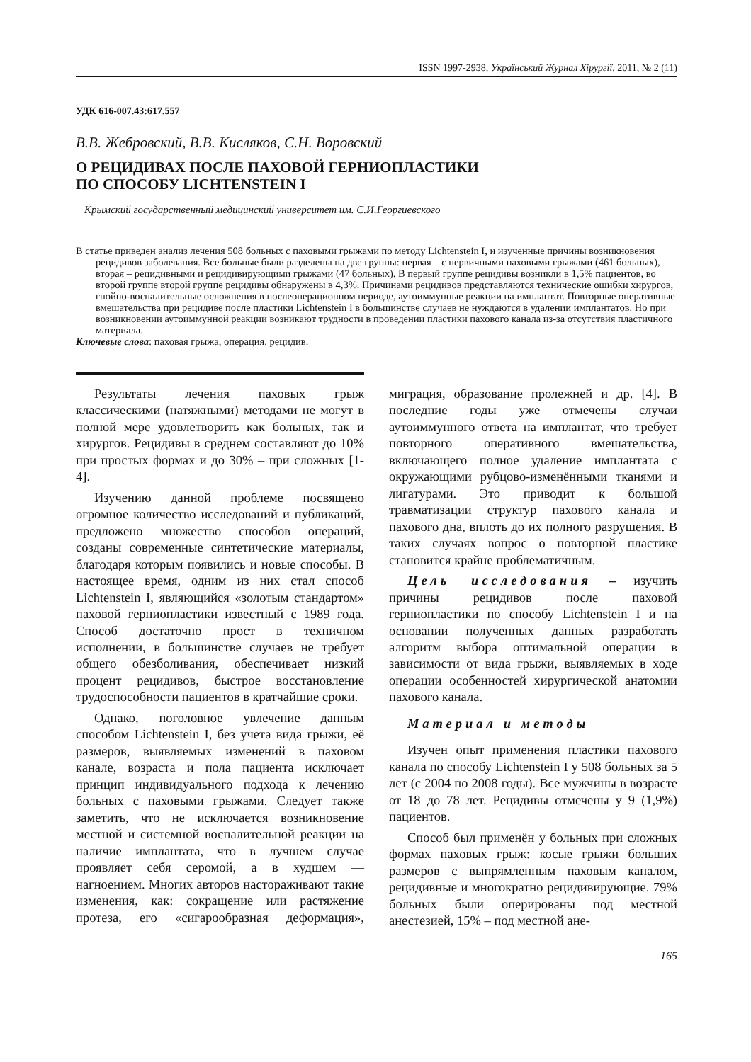ISSN 1997-2938, Український Журнал Хірургії, 2011, № 2 (11)
УДК 616-007.43:617.557
В.В. Жебровский, В.В. Кисляков, С.Н. Воровский
О РЕЦИДИВАХ ПОСЛЕ ПАХОВОЙ ГЕРНИОПЛАСТИКИ
ПО СПОСОБУ LICHTENSTEIN I
Крымский государственный медицинский университет им. С.И.Георгиевского
В статье приведен анализ лечения 508 больных с паховыми грыжами по методу Lichtenstein I, и изученные причины возникновения рецидивов заболевания. Все больные были разделены на две группы: первая – с первичными паховыми грыжами (461 больных), вторая – рецидивными и рецидивирующими грыжами (47 больных). В первый группе рецидивы возникли в 1,5% пациентов, во второй группе второй группе рецидивы обнаружены в 4,3%. Причинами рецидивов представляются технические ошибки хирургов, гнойно-воспалительные осложнения в послеоперационном периоде, аутоиммунные реакции на имплантат. Повторные оперативные вмешательства при рецидиве после пластики Lichtenstein I в большинстве случаев не нуждаются в удалении имплантатов. Но при возникновении аутоиммунной реакции возникают трудности в проведении пластики пахового канала из-за отсутствия пластичного материала.
Ключевые слова: паховая грыжа, операция, рецидив.
Результаты лечения паховых грыж классическими (натяжными) методами не могут в полной мере удовлетворить как больных, так и хирургов. Рецидивы в среднем составляют до 10% при простых формах и до 30% – при сложных [1-4].
Изучению данной проблеме посвящено огромное количество исследований и публикаций, предложено множество способов операций, созданы современные синтетические материалы, благодаря которым появились и новые способы. В настоящее время, одним из них стал способ Lichtenstein I, являющийся «золотым стандартом» паховой герниопластики известный с 1989 года. Способ достаточно прост в техничном исполнении, в большинстве случаев не требует общего обезболивания, обеспечивает низкий процент рецидивов, быстрое восстановление трудоспособности пациентов в кратчайшие сроки.
Однако, поголовное увлечение данным способом Lichtenstein I, без учета вида грыжи, её размеров, выявляемых изменений в паховом канале, возраста и пола пациента исключает принцип индивидуального подхода к лечению больных с паховыми грыжами. Следует также заметить, что не исключается возникновение местной и системной воспалительной реакции на наличие имплантата, что в лучшем случае проявляет себя серомой, а в худшем — нагноением. Многих авторов настораживают такие изменения, как: сокращение или растяжение протеза, его «сигарообразная деформация», миграция, образование пролежней и др. [4]. В последние годы уже отмечены случаи аутоиммунного ответа на имплантат, что требует повторного оперативного вмешательства, включающего полное удаление имплантата с окружающими рубцово-изменёнными тканями и лигатурами. Это приводит к большой травматизации структур пахового канала и пахового дна, вплоть до их полного разрушения. В таких случаях вопрос о повторной пластике становится крайне проблематичным.
Цель исследования – изучить причины рецидивов после паховой герниопластики по способу Lichtenstein I и на основании полученных данных разработать алгоритм выбора оптимальной операции в зависимости от вида грыжи, выявляемых в ходе операции особенностей хирургической анатомии пахового канала.
Материал и методы
Изучен опыт применения пластики пахового канала по способу Lichtenstein I у 508 больных за 5 лет (с 2004 по 2008 годы). Все мужчины в возрасте от 18 до 78 лет. Рецидивы отмечены у 9 (1,9%) пациентов.
Способ был применён у больных при сложных формах паховых грыж: косые грыжи больших размеров с выпрямленным паховым каналом, рецидивные и многократно рецидивирующие. 79% больных были оперированы под местной анестезией, 15% – под местной ане-
165